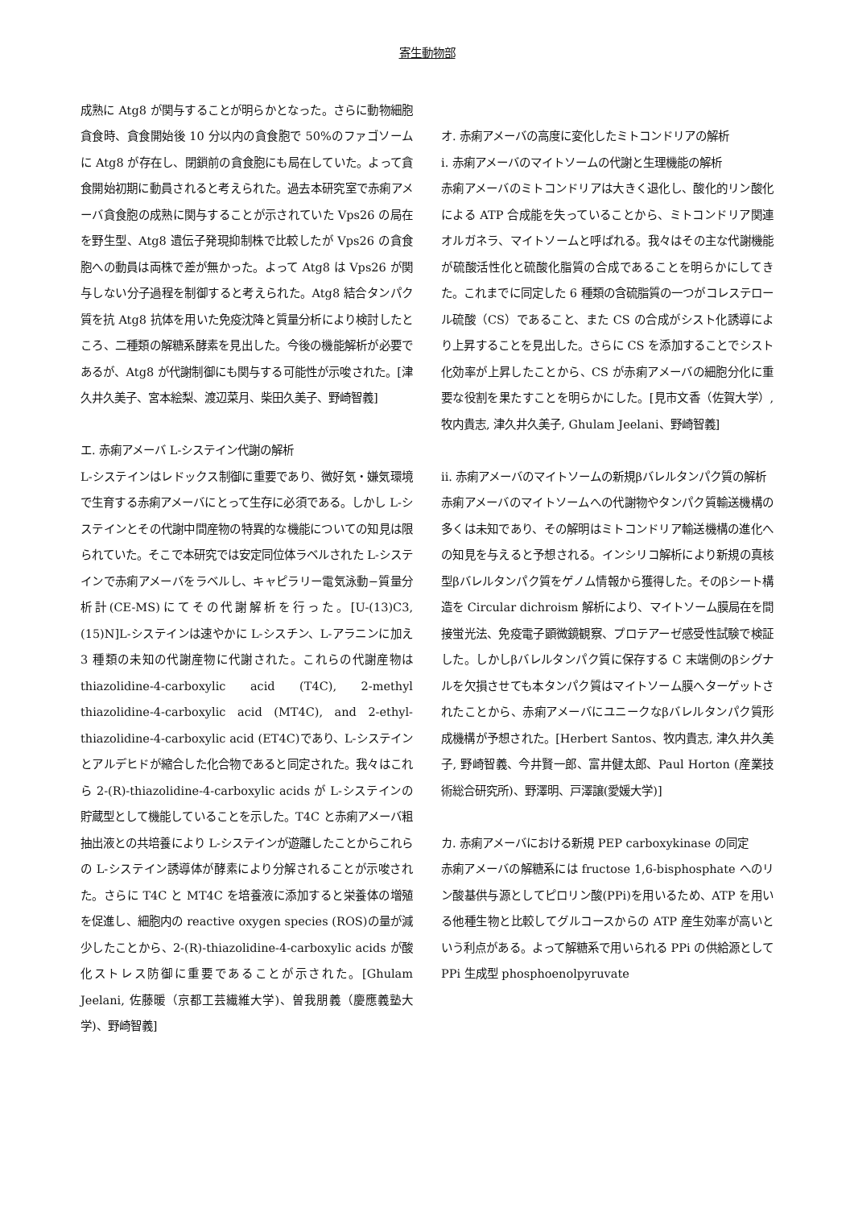寄生動物部
成熟に Atg8 が関与することが明らかとなった。さらに動物細胞貪食時、貪食開始後 10 分以内の貪食胞で 50%のファゴソームに Atg8 が存在し、閉鎖前の貪食胞にも局在していた。よって貪食開始初期に動員されると考えられた。過去本研究室で赤痢アメーバ貪食胞の成熟に関与することが示されていた Vps26 の局在を野生型、Atg8 遺伝子発現抑制株で比較したが Vps26 の貪食胞への動員は両株で差が無かった。よって Atg8 は Vps26 が関与しない分子過程を制御すると考えられた。Atg8 結合タンパク質を抗 Atg8 抗体を用いた免疫沈降と質量分析により検討したところ、二種類の解糖系酵素を見出した。今後の機能解析が必要であるが、Atg8 が代謝制御にも関与する可能性が示唆された。[津久井久美子、宮本絵梨、渡辺菜月、柴田久美子、野崎智義]
エ. 赤痢アメーバ L-システイン代謝の解析
L-システインはレドックス制御に重要であり、微好気・嫌気環境で生育する赤痢アメーバにとって生存に必須である。しかし L-システインとその代謝中間産物の特異的な機能についての知見は限られていた。そこで本研究では安定同位体ラベルされた L-システインで赤痢アメーバをラベルし、キャピラリー電気泳動−質量分析計(CE-MS)にてその代謝解析を行った。[U-(13)C3, (15)N]L-システインは速やかに L-シスチン、L-アラニンに加え 3 種類の未知の代謝産物に代謝された。これらの代謝産物は thiazolidine-4-carboxylic acid (T4C), 2-methyl thiazolidine-4-carboxylic acid (MT4C), and 2-ethyl-thiazolidine-4-carboxylic acid (ET4C)であり、L-システインとアルデヒドが縮合した化合物であると同定された。我々はこれら 2-(R)-thiazolidine-4-carboxylic acids が L-システインの貯蔵型として機能していることを示した。T4C と赤痢アメーバ粗抽出液との共培養により L-システインが遊離したことからこれらの L-システイン誘導体が酵素により分解されることが示唆された。さらに T4C と MT4C を培養液に添加すると栄養体の増殖を促進し、細胞内の reactive oxygen species (ROS)の量が減少したことから、2-(R)-thiazolidine-4-carboxylic acids が酸化ストレス防御に重要であることが示された。[Ghulam Jeelani, 佐藤暖（京都工芸繊維大学)、曽我朋義（慶應義塾大学)、野崎智義]
オ. 赤痢アメーバの高度に変化したミトコンドリアの解析
i. 赤痢アメーバのマイトソームの代謝と生理機能の解析
赤痢アメーバのミトコンドリアは大きく退化し、酸化的リン酸化による ATP 合成能を失っていることから、ミトコンドリア関連オルガネラ、マイトソームと呼ばれる。我々はその主な代謝機能が硫酸活性化と硫酸化脂質の合成であることを明らかにしてきた。これまでに同定した 6 種類の含硫脂質の一つがコレステロール硫酸（CS）であること、また CS の合成がシスト化誘導により上昇することを見出した。さらに CS を添加することでシスト化効率が上昇したことから、CS が赤痢アメーバの細胞分化に重要な役割を果たすことを明らかにした。[見市文香（佐賀大学）, 牧内貴志, 津久井久美子, Ghulam Jeelani、野崎智義]
ii. 赤痢アメーバのマイトソームの新規βバレルタンパク質の解析
赤痢アメーバのマイトソームへの代謝物やタンパク質輸送機構の多くは未知であり、その解明はミトコンドリア輸送機構の進化への知見を与えると予想される。インシリコ解析により新規の真核型βバレルタンパク質をゲノム情報から獲得した。そのβシート構造を Circular dichroism 解析により、マイトソーム膜局在を間接蛍光法、免疫電子顕微鏡観察、プロテアーゼ感受性試験で検証した。しかしβバレルタンパク質に保存する C 末端側のβシグナルを欠損させても本タンパク質はマイトソーム膜へターゲットされたことから、赤痢アメーバにユニークなβバレルタンパク質形成機構が予想された。[Herbert Santos、牧内貴志, 津久井久美子, 野崎智義、今井賢一郎、富井健太郎、Paul Horton (産業技術総合研究所)、野澤明、戸澤譲(愛媛大学)]
カ. 赤痢アメーバにおける新規 PEP carboxykinase の同定
赤痢アメーバの解糖系には fructose 1,6-bisphosphate へのリン酸基供与源としてピロリン酸(PPi)を用いるため、ATP を用いる他種生物と比較してグルコースからの ATP 産生効率が高いという利点がある。よって解糖系で用いられる PPi の供給源として PPi 生成型 phosphoenolpyruvate